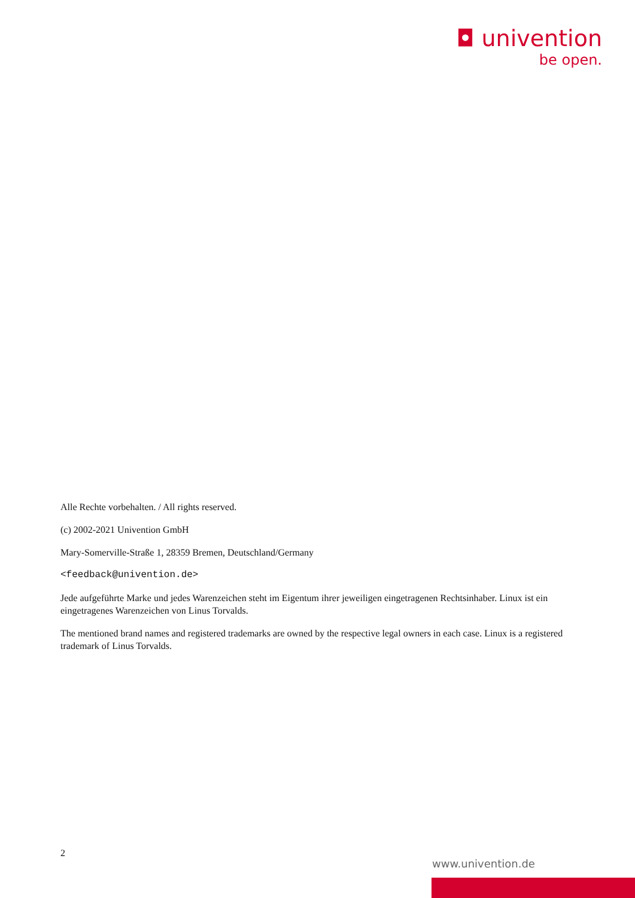◘ univention
be open.
Alle Rechte vorbehalten. / All rights reserved.
(c) 2002-2021 Univention GmbH
Mary-Somerville-Straße 1, 28359 Bremen, Deutschland/Germany
<feedback@univention.de>
Jede aufgeführte Marke und jedes Warenzeichen steht im Eigentum ihrer jeweiligen eingetragenen Rechtsinhaber. Linux ist ein eingetragenes Warenzeichen von Linus Torvalds.
The mentioned brand names and registered trademarks are owned by the respective legal owners in each case. Linux is a registered trademark of Linus Torvalds.
2
www.univention.de